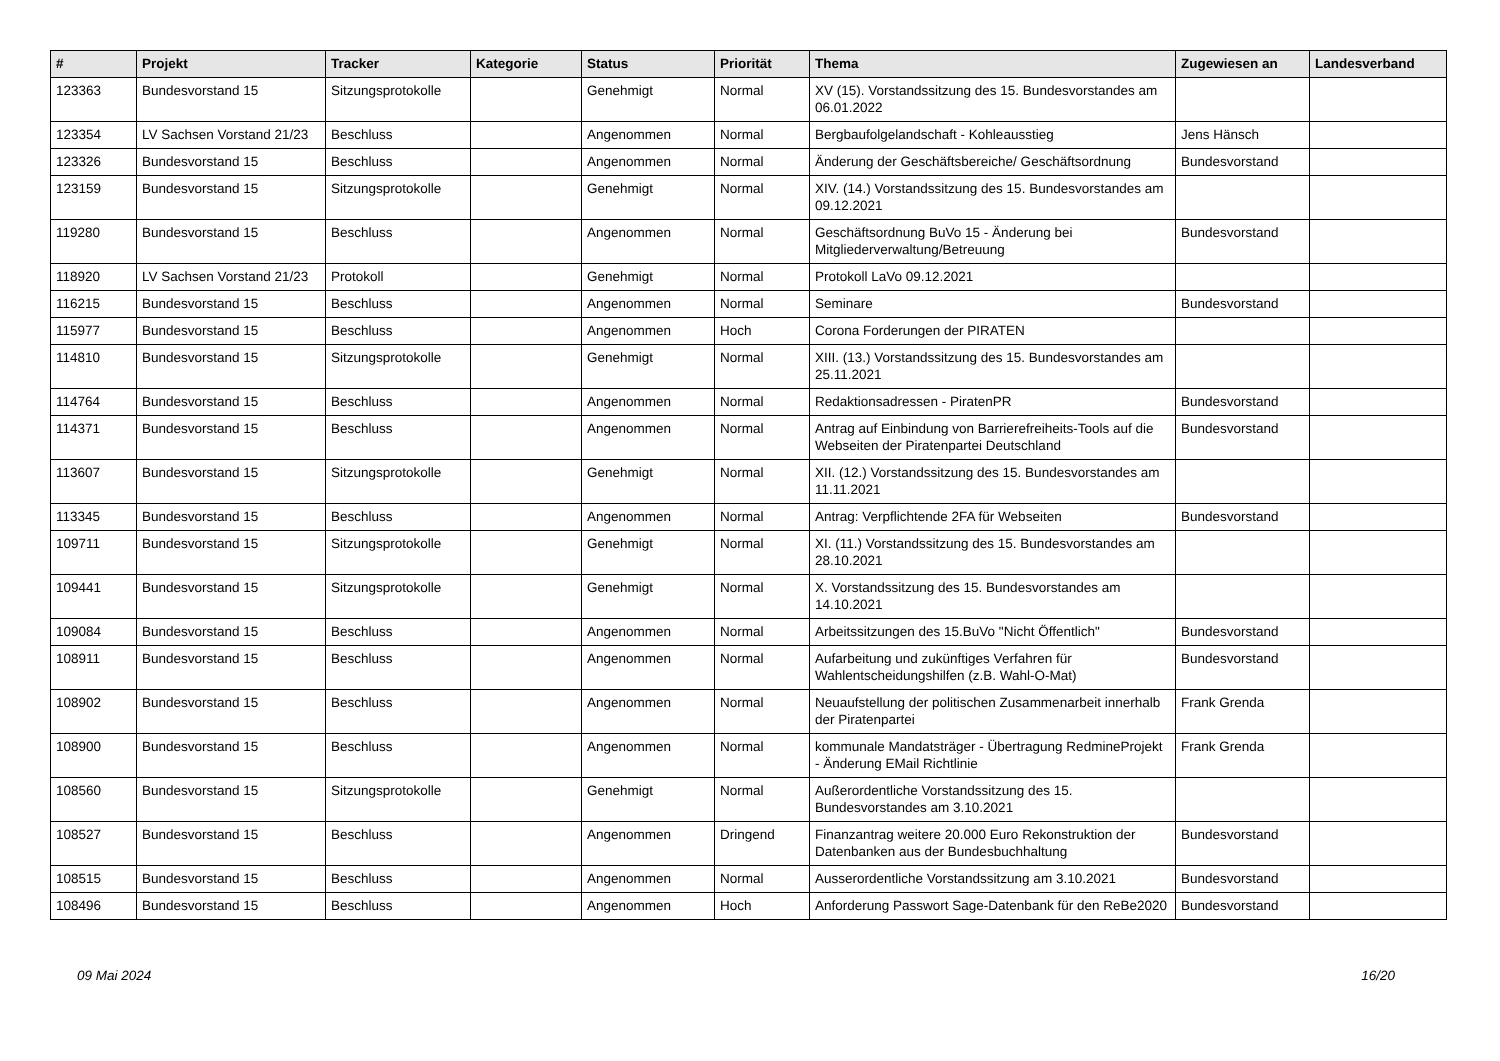| # | Projekt | Tracker | Kategorie | Status | Priorität | Thema | Zugewiesen an | Landesverband |
| --- | --- | --- | --- | --- | --- | --- | --- | --- |
| 123363 | Bundesvorstand 15 | Sitzungsprotokolle | | Genehmigt | Normal | XV (15). Vorstandssitzung des 15. Bundesvorstandes am 06.01.2022 | | |
| 123354 | LV Sachsen Vorstand 21/23 | Beschluss | | Angenommen | Normal | Bergbaufolgelandschaft - Kohleausstieg | Jens Hänsch | |
| 123326 | Bundesvorstand 15 | Beschluss | | Angenommen | Normal | Änderung der Geschäftsbereiche/ Geschäftsordnung | Bundesvorstand | |
| 123159 | Bundesvorstand 15 | Sitzungsprotokolle | | Genehmigt | Normal | XIV. (14.) Vorstandssitzung des 15. Bundesvorstandes am 09.12.2021 | | |
| 119280 | Bundesvorstand 15 | Beschluss | | Angenommen | Normal | Geschäftsordnung BuVo 15 - Änderung bei Mitgliederverwaltung/Betreuung | Bundesvorstand | |
| 118920 | LV Sachsen Vorstand 21/23 | Protokoll | | Genehmigt | Normal | Protokoll LaVo 09.12.2021 | | |
| 116215 | Bundesvorstand 15 | Beschluss | | Angenommen | Normal | Seminare | Bundesvorstand | |
| 115977 | Bundesvorstand 15 | Beschluss | | Angenommen | Hoch | Corona Forderungen der PIRATEN | | |
| 114810 | Bundesvorstand 15 | Sitzungsprotokolle | | Genehmigt | Normal | XIII. (13.) Vorstandssitzung des 15. Bundesvorstandes am 25.11.2021 | | |
| 114764 | Bundesvorstand 15 | Beschluss | | Angenommen | Normal | Redaktionsadressen - PiratenPR | Bundesvorstand | |
| 114371 | Bundesvorstand 15 | Beschluss | | Angenommen | Normal | Antrag auf Einbindung von Barrierefreiheits-Tools auf die Webseiten der Piratenpartei Deutschland | Bundesvorstand | |
| 113607 | Bundesvorstand 15 | Sitzungsprotokolle | | Genehmigt | Normal | XII. (12.) Vorstandssitzung des 15. Bundesvorstandes am 11.11.2021 | | |
| 113345 | Bundesvorstand 15 | Beschluss | | Angenommen | Normal | Antrag: Verpflichtende 2FA für Webseiten | Bundesvorstand | |
| 109711 | Bundesvorstand 15 | Sitzungsprotokolle | | Genehmigt | Normal | XI. (11.) Vorstandssitzung des 15. Bundesvorstandes am 28.10.2021 | | |
| 109441 | Bundesvorstand 15 | Sitzungsprotokolle | | Genehmigt | Normal | X. Vorstandssitzung des 15. Bundesvorstandes am 14.10.2021 | | |
| 109084 | Bundesvorstand 15 | Beschluss | | Angenommen | Normal | Arbeitssitzungen des 15.BuVo "Nicht Öffentlich" | Bundesvorstand | |
| 108911 | Bundesvorstand 15 | Beschluss | | Angenommen | Normal | Aufarbeitung und zukünftiges Verfahren für Wahlentscheidungshilfen (z.B. Wahl-O-Mat) | Bundesvorstand | |
| 108902 | Bundesvorstand 15 | Beschluss | | Angenommen | Normal | Neuaufstellung der politischen Zusammenarbeit innerhalb der Piratenpartei | Frank Grenda | |
| 108900 | Bundesvorstand 15 | Beschluss | | Angenommen | Normal | kommunale Mandatsträger - Übertragung RedmineProjekt - Änderung EMail Richtlinie | Frank Grenda | |
| 108560 | Bundesvorstand 15 | Sitzungsprotokolle | | Genehmigt | Normal | Außerordentliche Vorstandssitzung des 15. Bundesvorstandes am 3.10.2021 | | |
| 108527 | Bundesvorstand 15 | Beschluss | | Angenommen | Dringend | Finanzantrag weitere 20.000 Euro Rekonstruktion der Datenbanken aus der Bundesbuchhaltung | Bundesvorstand | |
| 108515 | Bundesvorstand 15 | Beschluss | | Angenommen | Normal | Ausserordentliche Vorstandssitzung am 3.10.2021 | Bundesvorstand | |
| 108496 | Bundesvorstand 15 | Beschluss | | Angenommen | Hoch | Anforderung Passwort Sage-Datenbank für den ReBe2020 | Bundesvorstand | |
09 Mai 2024 16/20